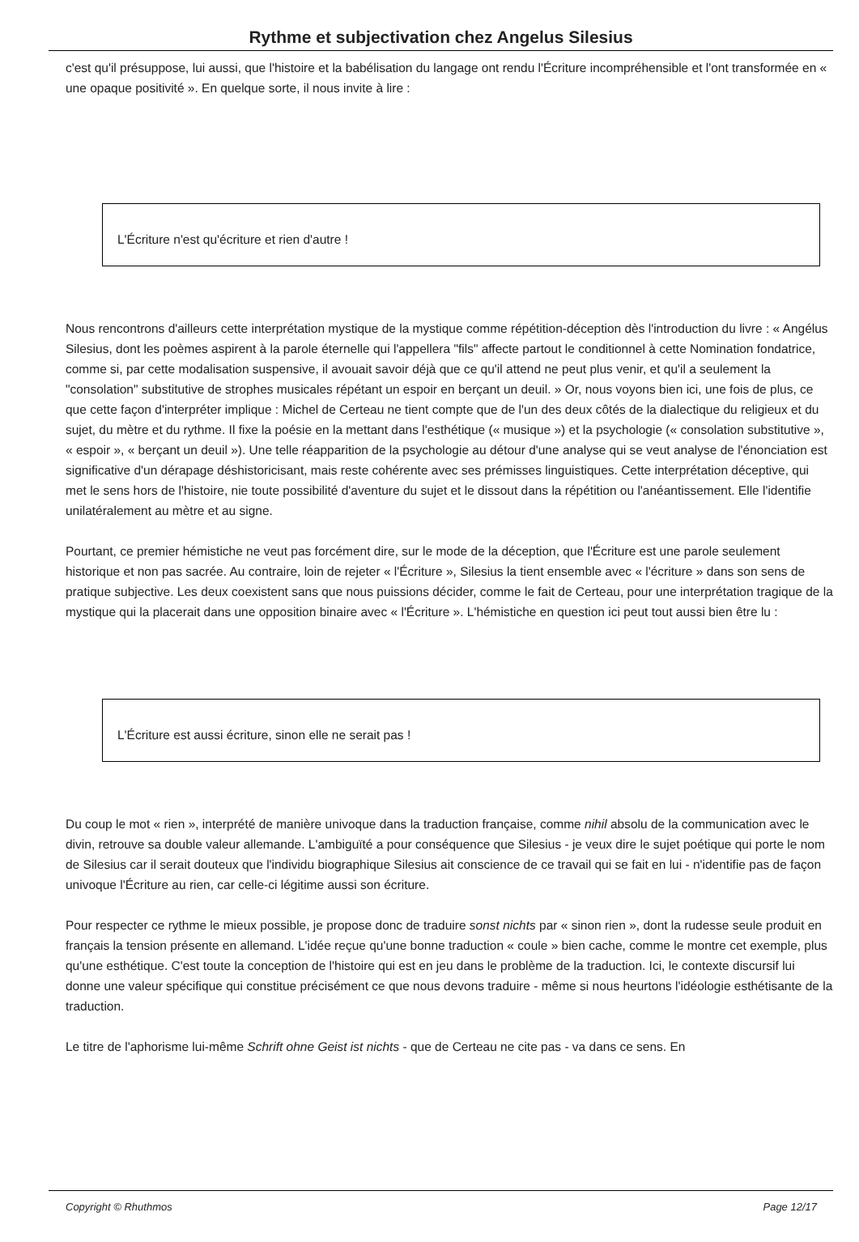Rythme et subjectivation chez Angelus Silesius
c'est qu'il présuppose, lui aussi, que l'histoire et la babélisation du langage ont rendu l'Écriture incompréhensible et l'ont transformée en « une opaque positivité ». En quelque sorte, il nous invite à lire :
L'Écriture n'est qu'écriture et rien d'autre !
Nous rencontrons d'ailleurs cette interprétation mystique de la mystique comme répétition-déception dès l'introduction du livre : « Angélus Silesius, dont les poèmes aspirent à la parole éternelle qui l'appellera "fils" affecte partout le conditionnel à cette Nomination fondatrice, comme si, par cette modalisation suspensive, il avouait savoir déjà que ce qu'il attend ne peut plus venir, et qu'il a seulement la "consolation" substitutive de strophes musicales répétant un espoir en berçant un deuil. » Or, nous voyons bien ici, une fois de plus, ce que cette façon d'interpréter implique : Michel de Certeau ne tient compte que de l'un des deux côtés de la dialectique du religieux et du sujet, du mètre et du rythme. Il fixe la poésie en la mettant dans l'esthétique (« musique ») et la psychologie (« consolation substitutive », « espoir », « berçant un deuil »). Une telle réapparition de la psychologie au détour d'une analyse qui se veut analyse de l'énonciation est significative d'un dérapage déshistoricisant, mais reste cohérente avec ses prémisses linguistiques. Cette interprétation déceptive, qui met le sens hors de l'histoire, nie toute possibilité d'aventure du sujet et le dissout dans la répétition ou l'anéantissement. Elle l'identifie unilatéralement au mètre et au signe.
Pourtant, ce premier hémistiche ne veut pas forcément dire, sur le mode de la déception, que l'Écriture est une parole seulement historique et non pas sacrée. Au contraire, loin de rejeter « l'Écriture », Silesius la tient ensemble avec « l'écriture » dans son sens de pratique subjective. Les deux coexistent sans que nous puissions décider, comme le fait de Certeau, pour une interprétation tragique de la mystique qui la placerait dans une opposition binaire avec « l'Écriture ». L'hémistiche en question ici peut tout aussi bien être lu :
L'Écriture est aussi écriture, sinon elle ne serait pas !
Du coup le mot « rien », interprété de manière univoque dans la traduction française, comme nihil absolu de la communication avec le divin, retrouve sa double valeur allemande. L'ambiguïté a pour conséquence que Silesius - je veux dire le sujet poétique qui porte le nom de Silesius car il serait douteux que l'individu biographique Silesius ait conscience de ce travail qui se fait en lui - n'identifie pas de façon univoque l'Écriture au rien, car celle-ci légitime aussi son écriture.
Pour respecter ce rythme le mieux possible, je propose donc de traduire sonst nichts par « sinon rien », dont la rudesse seule produit en français la tension présente en allemand. L'idée reçue qu'une bonne traduction « coule » bien cache, comme le montre cet exemple, plus qu'une esthétique. C'est toute la conception de l'histoire qui est en jeu dans le problème de la traduction. Ici, le contexte discursif lui donne une valeur spécifique qui constitue précisément ce que nous devons traduire - même si nous heurtons l'idéologie esthétisante de la traduction.
Le titre de l'aphorisme lui-même Schrift ohne Geist ist nichts - que de Certeau ne cite pas - va dans ce sens. En
Copyright © Rhuthmos Page 12/17